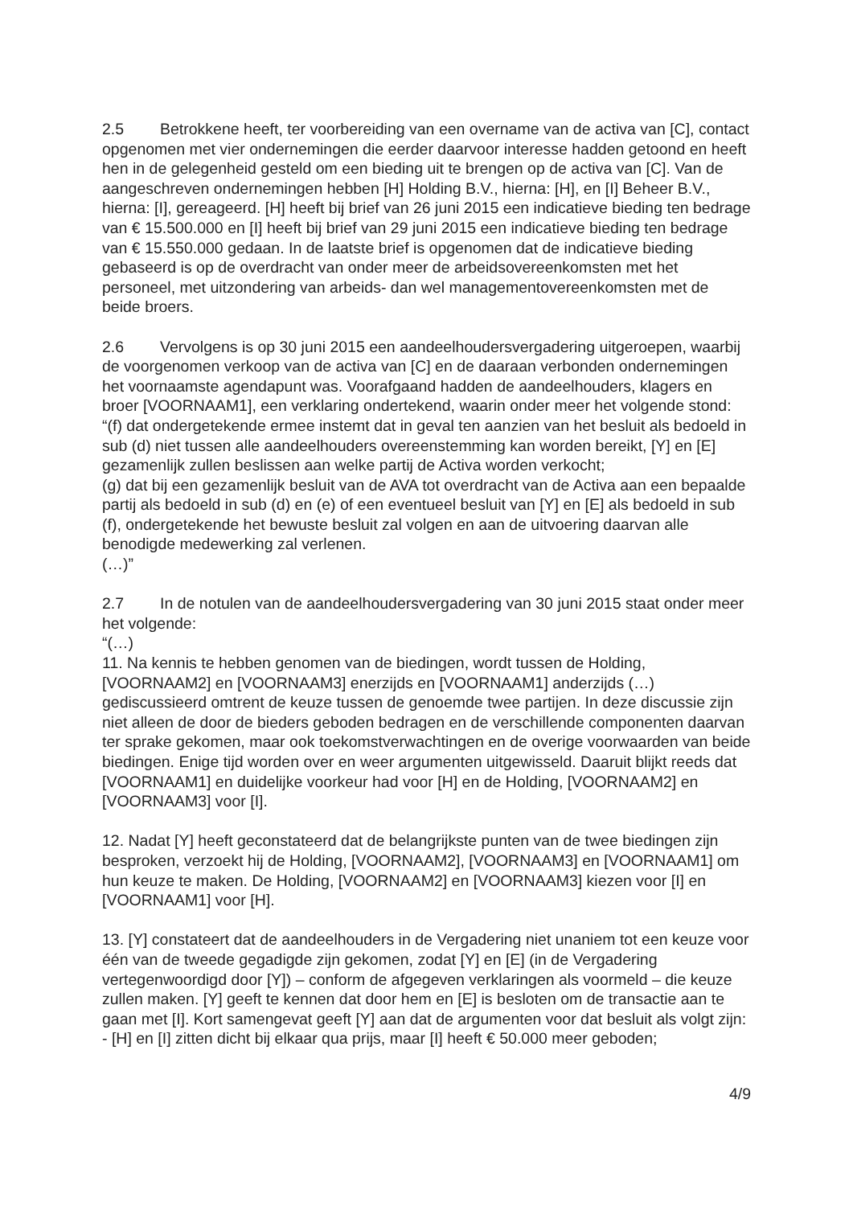2.5 Betrokkene heeft, ter voorbereiding van een overname van de activa van [C], contact opgenomen met vier ondernemingen die eerder daarvoor interesse hadden getoond en heeft hen in de gelegenheid gesteld om een bieding uit te brengen op de activa van [C]. Van de aangeschreven ondernemingen hebben [H] Holding B.V., hierna: [H], en [I] Beheer B.V., hierna: [I], gereageerd. [H] heeft bij brief van 26 juni 2015 een indicatieve bieding ten bedrage van € 15.500.000 en [I] heeft bij brief van 29 juni 2015 een indicatieve bieding ten bedrage van € 15.550.000 gedaan. In de laatste brief is opgenomen dat de indicatieve bieding gebaseerd is op de overdracht van onder meer de arbeidsovereenkomsten met het personeel, met uitzondering van arbeids- dan wel managementovereenkomsten met de beide broers.
2.6 Vervolgens is op 30 juni 2015 een aandeelhoudersvergadering uitgeroepen, waarbij de voorgenomen verkoop van de activa van [C] en de daaraan verbonden ondernemingen het voornaamste agendapunt was. Voorafgaand hadden de aandeelhouders, klagers en broer [VOORNAAM1], een verklaring ondertekend, waarin onder meer het volgende stond:
“(f) dat ondergetekende ermee instemt dat in geval ten aanzien van het besluit als bedoeld in sub (d) niet tussen alle aandeelhouders overeenstemming kan worden bereikt, [Y] en [E] gezamenlijk zullen beslissen aan welke partij de Activa worden verkocht;
(g) dat bij een gezamenlijk besluit van de AVA tot overdracht van de Activa aan een bepaalde partij als bedoeld in sub (d) en (e) of een eventueel besluit van [Y] en [E] als bedoeld in sub (f), ondergetekende het bewuste besluit zal volgen en aan de uitvoering daarvan alle benodigde medewerking zal verlenen.
(…)”
2.7 In de notulen van de aandeelhoudersvergadering van 30 juni 2015 staat onder meer het volgende:
“(…)
11. Na kennis te hebben genomen van de biedingen, wordt tussen de Holding, [VOORNAAM2] en [VOORNAAM3] enerzijds en [VOORNAAM1] anderzijds (…) gediscussieerd omtrent de keuze tussen de genoemde twee partijen. In deze discussie zijn niet alleen de door de bieders geboden bedragen en de verschillende componenten daarvan ter sprake gekomen, maar ook toekomstverwachtingen en de overige voorwaarden van beide biedingen. Enige tijd worden over en weer argumenten uitgewisseld. Daaruit blijkt reeds dat [VOORNAAM1] en duidelijke voorkeur had voor [H] en de Holding, [VOORNAAM2] en [VOORNAAM3] voor [I].
12. Nadat [Y] heeft geconstateerd dat de belangrijkste punten van de twee biedingen zijn besproken, verzoekt hij de Holding, [VOORNAAM2], [VOORNAAM3] en [VOORNAAM1] om hun keuze te maken. De Holding, [VOORNAAM2] en [VOORNAAM3] kiezen voor [I] en [VOORNAAM1] voor [H].
13. [Y] constateert dat de aandeelhouders in de Vergadering niet unaniem tot een keuze voor één van de tweede gegadigde zijn gekomen, zodat [Y] en [E] (in de Vergadering vertegenwoordigd door [Y]) – conform de afgegeven verklaringen als voormeld – die keuze zullen maken. [Y] geeft te kennen dat door hem en [E] is besloten om de transactie aan te gaan met [I]. Kort samengevat geeft [Y] aan dat de argumenten voor dat besluit als volgt zijn:
- [H] en [I] zitten dicht bij elkaar qua prijs, maar [I] heeft € 50.000 meer geboden;
4/9